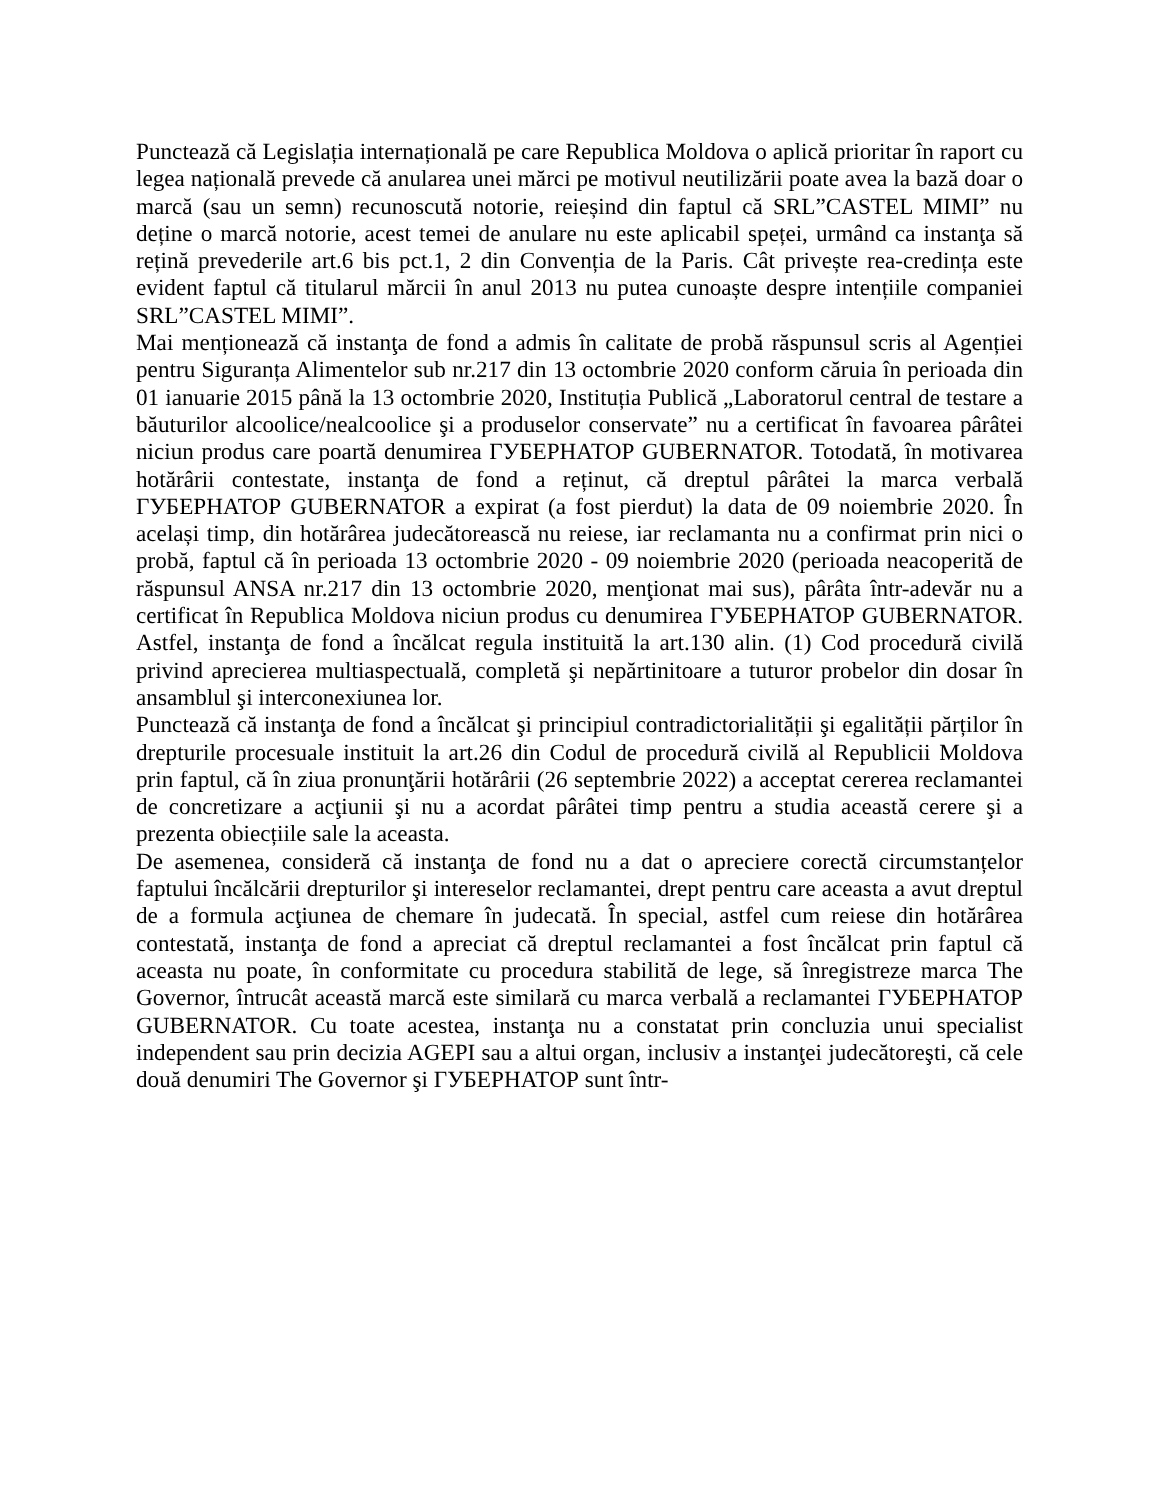Punctează că Legislația internațională pe care Republica Moldova o aplică prioritar în raport cu legea națională prevede că anularea unei mărci pe motivul neutilizării poate avea la bază doar o marcă (sau un semn) recunoscută notorie, reieșind din faptul că SRL”CASTEL MIMI” nu deține o marcă notorie, acest temei de anulare nu este aplicabil speței, urmând ca instanţa să rețină prevederile art.6 bis pct.1, 2 din Convenția de la Paris. Cât privește rea-credința este evident faptul că titularul mărcii în anul 2013 nu putea cunoaște despre intențiile companiei SRL”CASTEL MIMI”.
Mai menționează că instanţa de fond a admis în calitate de probă răspunsul scris al Agenției pentru Siguranța Alimentelor sub nr.217 din 13 octombrie 2020 conform căruia în perioada din 01 ianuarie 2015 până la 13 octombrie 2020, Instituția Publică „Laboratorul central de testare a băuturilor alcoolice/nealcoolice şi a produselor conservate” nu a certificat în favoarea pârâtei niciun produs care poartă denumirea ГУБЕРНАТОР GUBERNATOR. Totodată, în motivarea hotărârii contestate, instanţa de fond a reținut, că dreptul pârâtei la marca verbală ГУБЕРНАТОР GUBERNATOR a expirat (a fost pierdut) la data de 09 noiembrie 2020. În același timp, din hotărârea judecătorească nu reiese, iar reclamanta nu a confirmat prin nici o probă, faptul că în perioada 13 octombrie 2020 - 09 noiembrie 2020 (perioada neacoperită de răspunsul ANSA nr.217 din 13 octombrie 2020, menţionat mai sus), pârâta într-adevăr nu a certificat în Republica Moldova niciun produs cu denumirea ГУБЕРНАТОР GUBERNATOR. Astfel, instanţa de fond a încălcat regula instituită la art.130 alin. (1) Cod procedură civilă privind aprecierea multiaspectuală, completă şi nepărtinitoare a tuturor probelor din dosar în ansamblul şi interconexiunea lor.
Punctează că instanţa de fond a încălcat şi principiul contradictorialității şi egalității părților în drepturile procesuale instituit la art.26 din Codul de procedură civilă al Republicii Moldova prin faptul, că în ziua pronunţării hotărârii (26 septembrie 2022) a acceptat cererea reclamantei de concretizare a acţiunii şi nu a acordat pârâtei timp pentru a studia această cerere şi a prezenta obiecțiile sale la aceasta.
De asemenea, consideră că instanţa de fond nu a dat o apreciere corectă circumstanțelor faptului încălcării drepturilor şi intereselor reclamantei, drept pentru care aceasta a avut dreptul de a formula acţiunea de chemare în judecată. În special, astfel cum reiese din hotărârea contestată, instanţa de fond a apreciat că dreptul reclamantei a fost încălcat prin faptul că aceasta nu poate, în conformitate cu procedura stabilită de lege, să înregistreze marca The Governor, întrucât această marcă este similară cu marca verbală a reclamantei ГУБЕРНАТОР GUBERNATOR. Cu toate acestea, instanţa nu a constatat prin concluzia unui specialist independent sau prin decizia AGEPI sau a altui organ, inclusiv a instanţei judecătoreşti, că cele două denumiri The Governor şi ГУБЕРНАТОР sunt într-